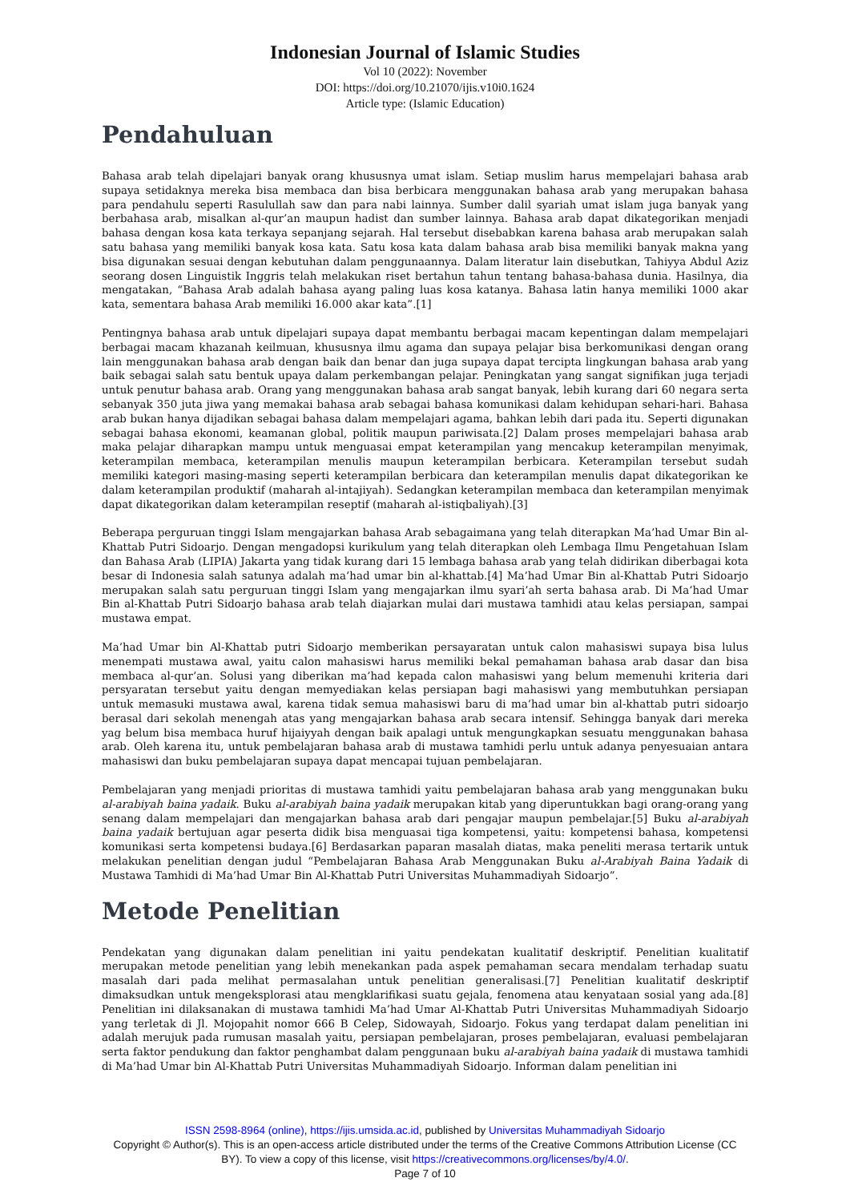Indonesian Journal of Islamic Studies
Vol 10 (2022): November
DOI: https://doi.org/10.21070/ijis.v10i0.1624
Article type: (Islamic Education)
Pendahuluan
Bahasa arab telah dipelajari banyak orang khususnya umat islam. Setiap muslim harus mempelajari bahasa arab supaya setidaknya mereka bisa membaca dan bisa berbicara menggunakan bahasa arab yang merupakan bahasa para pendahulu seperti Rasulullah saw dan para nabi lainnya. Sumber dalil syariah umat islam juga banyak yang berbahasa arab, misalkan al-qur’an maupun hadist dan sumber lainnya. Bahasa arab dapat dikategorikan menjadi bahasa dengan kosa kata terkaya sepanjang sejarah. Hal tersebut disebabkan karena bahasa arab merupakan salah satu bahasa yang memiliki banyak kosa kata. Satu kosa kata dalam bahasa arab bisa memiliki banyak makna yang bisa digunakan sesuai dengan kebutuhan dalam penggunaannya. Dalam literatur lain disebutkan, Tahiyya Abdul Aziz seorang dosen Linguistik Inggris telah melakukan riset bertahun tahun tentang bahasa-bahasa dunia. Hasilnya, dia mengatakan, “Bahasa Arab adalah bahasa ayang paling luas kosa katanya. Bahasa latin hanya memiliki 1000 akar kata, sementara bahasa Arab memiliki 16.000 akar kata”.[1]
Pentingnya bahasa arab untuk dipelajari supaya dapat membantu berbagai macam kepentingan dalam mempelajari berbagai macam khazanah keilmuan, khususnya ilmu agama dan supaya pelajar bisa berkomunikasi dengan orang lain menggunakan bahasa arab dengan baik dan benar dan juga supaya dapat tercipta lingkungan bahasa arab yang baik sebagai salah satu bentuk upaya dalam perkembangan pelajar. Peningkatan yang sangat signifikan juga terjadi untuk penutur bahasa arab. Orang yang menggunakan bahasa arab sangat banyak, lebih kurang dari 60 negara serta sebanyak 350 juta jiwa yang memakai bahasa arab sebagai bahasa komunikasi dalam kehidupan sehari-hari. Bahasa arab bukan hanya dijadikan sebagai bahasa dalam mempelajari agama, bahkan lebih dari pada itu. Seperti digunakan sebagai bahasa ekonomi, keamanan global, politik maupun pariwisata.[2] Dalam proses mempelajari bahasa arab maka pelajar diharapkan mampu untuk menguasai empat keterampilan yang mencakup keterampilan menyimak, keterampilan membaca, keterampilan menulis maupun keterampilan berbicara. Keterampilan tersebut sudah memiliki kategori masing-masing seperti keterampilan berbicara dan keterampilan menulis dapat dikategorikan ke dalam keterampilan produktif (maharah al-intajiyah). Sedangkan keterampilan membaca dan keterampilan menyimak dapat dikategorikan dalam keterampilan reseptif (maharah al-istiqbaliyah).[3]
Beberapa perguruan tinggi Islam mengajarkan bahasa Arab sebagaimana yang telah diterapkan Ma’had Umar Bin al-Khattab Putri Sidoarjo. Dengan mengadopsi kurikulum yang telah diterapkan oleh Lembaga Ilmu Pengetahuan Islam dan Bahasa Arab (LIPIA) Jakarta yang tidak kurang dari 15 lembaga bahasa arab yang telah didirikan diberbagai kota besar di Indonesia salah satunya adalah ma’had umar bin al-khattab.[4] Ma’had Umar Bin al-Khattab Putri Sidoarjo merupakan salah satu perguruan tinggi Islam yang mengajarkan ilmu syari’ah serta bahasa arab. Di Ma’had Umar Bin al-Khattab Putri Sidoarjo bahasa arab telah diajarkan mulai dari mustawa tamhidi atau kelas persiapan, sampai mustawa empat.
Ma’had Umar bin Al-Khattab putri Sidoarjo memberikan persayaratan untuk calon mahasiswi supaya bisa lulus menempati mustawa awal, yaitu calon mahasiswi harus memiliki bekal pemahaman bahasa arab dasar dan bisa membaca al-qur’an. Solusi yang diberikan ma’had kepada calon mahasiswi yang belum memenuhi kriteria dari persyaratan tersebut yaitu dengan memyediakan kelas persiapan bagi mahasiswi yang membutuhkan persiapan untuk memasuki mustawa awal, karena tidak semua mahasiswi baru di ma’had umar bin al-khattab putri sidoarjo berasal dari sekolah menengah atas yang mengajarkan bahasa arab secara intensif. Sehingga banyak dari mereka yag belum bisa membaca huruf hijaiyyah dengan baik apalagi untuk mengungkapkan sesuatu menggunakan bahasa arab. Oleh karena itu, untuk pembelajaran bahasa arab di mustawa tamhidi perlu untuk adanya penyesuaian antara mahasiswi dan buku pembelajaran supaya dapat mencapai tujuan pembelajaran.
Pembelajaran yang menjadi prioritas di mustawa tamhidi yaitu pembelajaran bahasa arab yang menggunakan buku al-arabiyah baina yadaik. Buku al-arabiyah baina yadaik merupakan kitab yang diperuntukkan bagi orang-orang yang senang dalam mempelajari dan mengajarkan bahasa arab dari pengajar maupun pembelajar.[5] Buku al-arabiyah baina yadaik bertujuan agar peserta didik bisa menguasai tiga kompetensi, yaitu: kompetensi bahasa, kompetensi komunikasi serta kompetensi budaya.[6] Berdasarkan paparan masalah diatas, maka peneliti merasa tertarik untuk melakukan penelitian dengan judul “Pembelajaran Bahasa Arab Menggunakan Buku al-Arabiyah Baina Yadaik di Mustawa Tamhidi di Ma’had Umar Bin Al-Khattab Putri Universitas Muhammadiyah Sidoarjo”.
Metode Penelitian
Pendekatan yang digunakan dalam penelitian ini yaitu pendekatan kualitatif deskriptif. Penelitian kualitatif merupakan metode penelitian yang lebih menekankan pada aspek pemahaman secara mendalam terhadap suatu masalah dari pada melihat permasalahan untuk penelitian generalisasi.[7] Penelitian kualitatif deskriptif dimaksudkan untuk mengeksplorasi atau mengklarifikasi suatu gejala, fenomena atau kenyataan sosial yang ada.[8] Penelitian ini dilaksanakan di mustawa tamhidi Ma’had Umar Al-Khattab Putri Universitas Muhammadiyah Sidoarjo yang terletak di Jl. Mojopahit nomor 666 B Celep, Sidowayah, Sidoarjo. Fokus yang terdapat dalam penelitian ini adalah merujuk pada rumusan masalah yaitu, persiapan pembelajaran, proses pembelajaran, evaluasi pembelajaran serta faktor pendukung dan faktor penghambat dalam penggunaan buku al-arabiyah baina yadaik di mustawa tamhidi di Ma’had Umar bin Al-Khattab Putri Universitas Muhammadiyah Sidoarjo. Informan dalam penelitian ini
ISSN 2598-8964 (online), https://ijis.umsida.ac.id, published by Universitas Muhammadiyah Sidoarjo
Copyright © Author(s). This is an open-access article distributed under the terms of the Creative Commons Attribution License (CC
BY). To view a copy of this license, visit https://creativecommons.org/licenses/by/4.0/.
Page 7 of 10